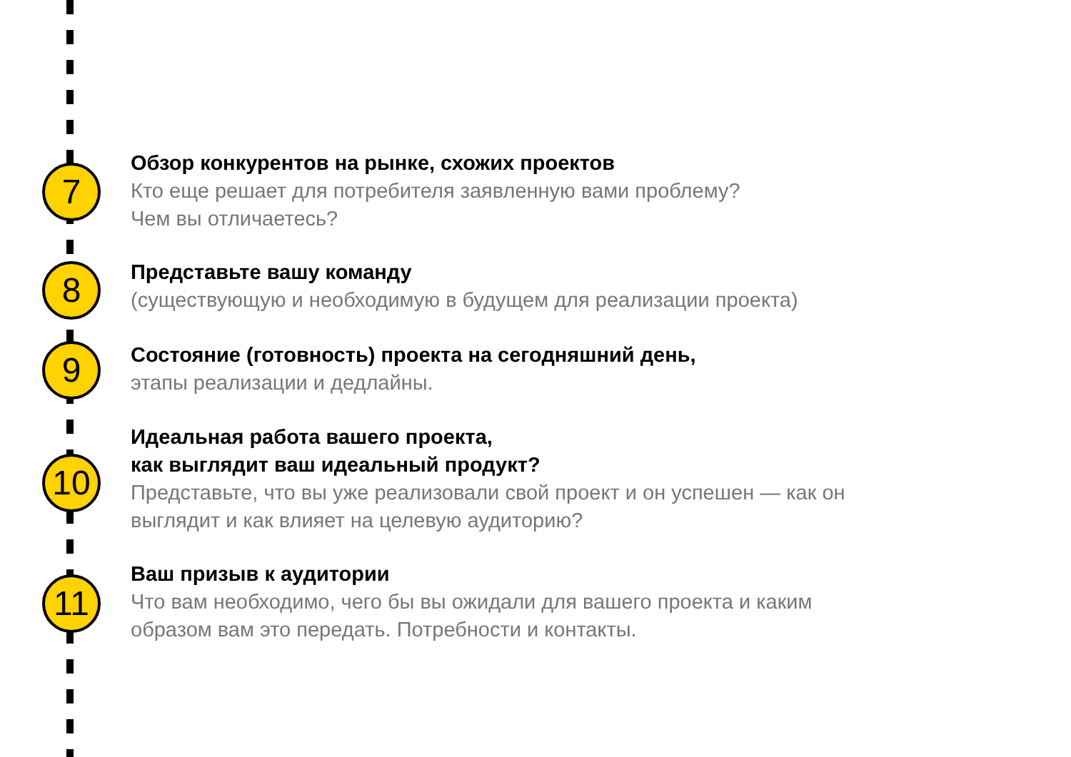7
Обзор конкурентов на рынке, схожих проектов
Кто еще решает для потребителя заявленную вами проблему?
Чем вы отличаетесь?
8
Представьте вашу команду
(существующую и необходимую в будущем для реализации проекта)
9
Состояние (готовность) проекта на сегодняшний день,
этапы реализации и дедлайны.
10
Идеальная работа вашего проекта,
как выглядит ваш идеальный продукт?
Представьте, что вы уже реализовали свой проект и он успешен — как он
выглядит и как влияет на целевую аудиторию?
11
Ваш призыв к аудитории
Что вам необходимо, чего бы вы ожидали для вашего проекта и каким
образом вам это передать. Потребности и контакты.